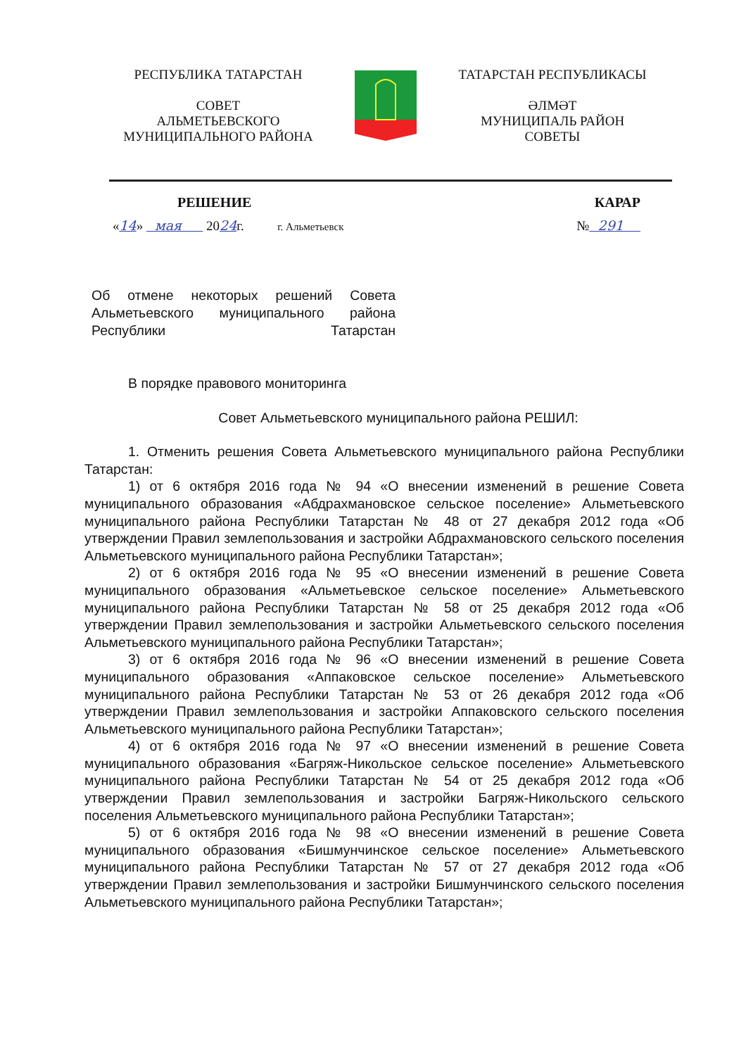РЕСПУБЛИКА ТАТАРСТАН
СОВЕТ
АЛЬМЕТЬЕВСКОГО
МУНИЦИПАЛЬНОГО РАЙОНА
ТАТАРСТАН РЕСПУБЛИКАСЫ
ӘЛМӘТ
МУНИЦИПАЛЬ РАЙОН
СОВЕТЫ
РЕШЕНИЕ КАРАР
«14» мая 2024г. г. Альметьевск № 291
Об отмене некоторых решений Совета Альметьевского муниципального района Республики Татарстан
В порядке правового мониторинга
Совет Альметьевского муниципального района РЕШИЛ:
1. Отменить решения Совета Альметьевского муниципального района Республики Татарстан:
1) от 6 октября 2016 года № 94 «О внесении изменений в решение Совета муниципального образования «Абдрахмановское сельское поселение» Альметьевского муниципального района Республики Татарстан № 48 от 27 декабря 2012 года «Об утверждении Правил землепользования и застройки Абдрахмановского сельского поселения Альметьевского муниципального района Республики Татарстан»;
2) от 6 октября 2016 года № 95 «О внесении изменений в решение Совета муниципального образования «Альметьевское сельское поселение» Альметьевского муниципального района Республики Татарстан № 58 от 25 декабря 2012 года «Об утверждении Правил землепользования и застройки Альметьевского сельского поселения Альметьевского муниципального района Республики Татарстан»;
3) от 6 октября 2016 года № 96 «О внесении изменений в решение Совета муниципального образования «Аппаковское сельское поселение» Альметьевского муниципального района Республики Татарстан № 53 от 26 декабря 2012 года «Об утверждении Правил землепользования и застройки Аппаковского сельского поселения Альметьевского муниципального района Республики Татарстан»;
4) от 6 октября 2016 года № 97 «О внесении изменений в решение Совета муниципального образования «Багряж-Никольское сельское поселение» Альметьевского муниципального района Республики Татарстан № 54 от 25 декабря 2012 года «Об утверждении Правил землепользования и застройки Багряж-Никольского сельского поселения Альметьевского муниципального района Республики Татарстан»;
5) от 6 октября 2016 года № 98 «О внесении изменений в решение Совета муниципального образования «Бишмунчинское сельское поселение» Альметьевского муниципального района Республики Татарстан № 57 от 27 декабря 2012 года «Об утверждении Правил землепользования и застройки Бишмунчинского сельского поселения Альметьевского муниципального района Республики Татарстан»;